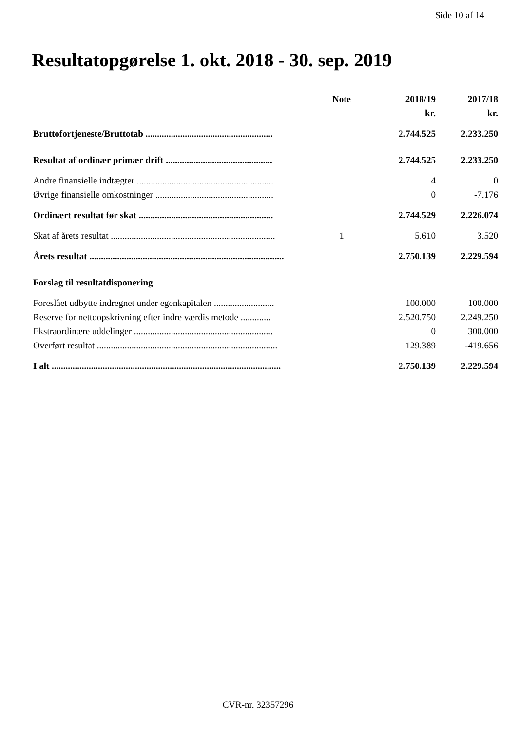Side 10 af 14
Resultatopgørelse 1. okt. 2018 - 30. sep. 2019
| | Note | 2018/19 | 2017/18 |
| --- | --- | --- | --- |
| | | kr. | kr. |
| Bruttofortjeneste/Bruttotab ....................................................... | | 2.744.525 | 2.233.250 |
| Resultat af ordinær primær drift .............................................. | | 2.744.525 | 2.233.250 |
| Andre finansielle indtægter ........................................................... | | 4 | 0 |
| Øvrige finansielle omkostninger ................................................... | | 0 | -7.176 |
| Ordinært resultat før skat .......................................................... | | 2.744.529 | 2.226.074 |
| Skat af årets resultat ....................................................................... | 1 | 5.610 | 3.520 |
| Årets resultat .................................................................................... | | 2.750.139 | 2.229.594 |
| Forslag til resultatdisponering | | | |
| Foreslået udbytte indregnet under egenkapitalen .......................... | | 100.000 | 100.000 |
| Reserve for nettoopskrivning efter indre værdis metode ............. | | 2.520.750 | 2.249.250 |
| Ekstraordinære uddelinger ............................................................ | | 0 | 300.000 |
| Overført resultat .............................................................................. | | 129.389 | -419.656 |
| I alt ................................................................................................... | | 2.750.139 | 2.229.594 |
CVR-nr. 32357296